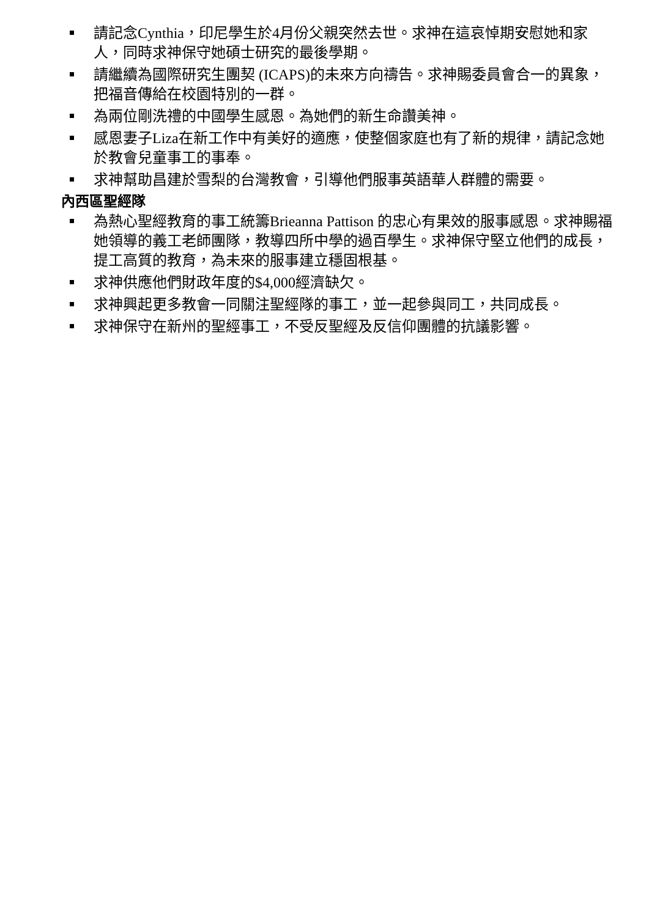請記念Cynthia，印尼學生於4月份父親突然去世。求神在這哀悼期安慰她和家人，同時求神保守她碩士研究的最後學期。
請繼續為國際研究生團契 (ICAPS)的未來方向禱告。求神賜委員會合一的異象，把福音傳給在校園特別的一群。
為兩位剛洗禮的中國學生感恩。為她們的新生命讚美神。
感恩妻子Liza在新工作中有美好的適應，使整個家庭也有了新的規律，請記念她於教會兒童事工的事奉。
求神幫助昌建於雪梨的台灣教會，引導他們服事英語華人群體的需要。
內西區聖經隊
為熱心聖經教育的事工統籌Brieanna Pattison 的忠心有果效的服事感恩。求神賜福她領導的義工老師團隊，教導四所中學的過百學生。求神保守堅立他們的成長，提工高質的教育，為未來的服事建立穩固根基。
求神供應他們財政年度的$4,000經濟缺欠。
求神興起更多教會一同關注聖經隊的事工，並一起參與同工，共同成長。
求神保守在新州的聖經事工，不受反聖經及反信仰團體的抗議影響。